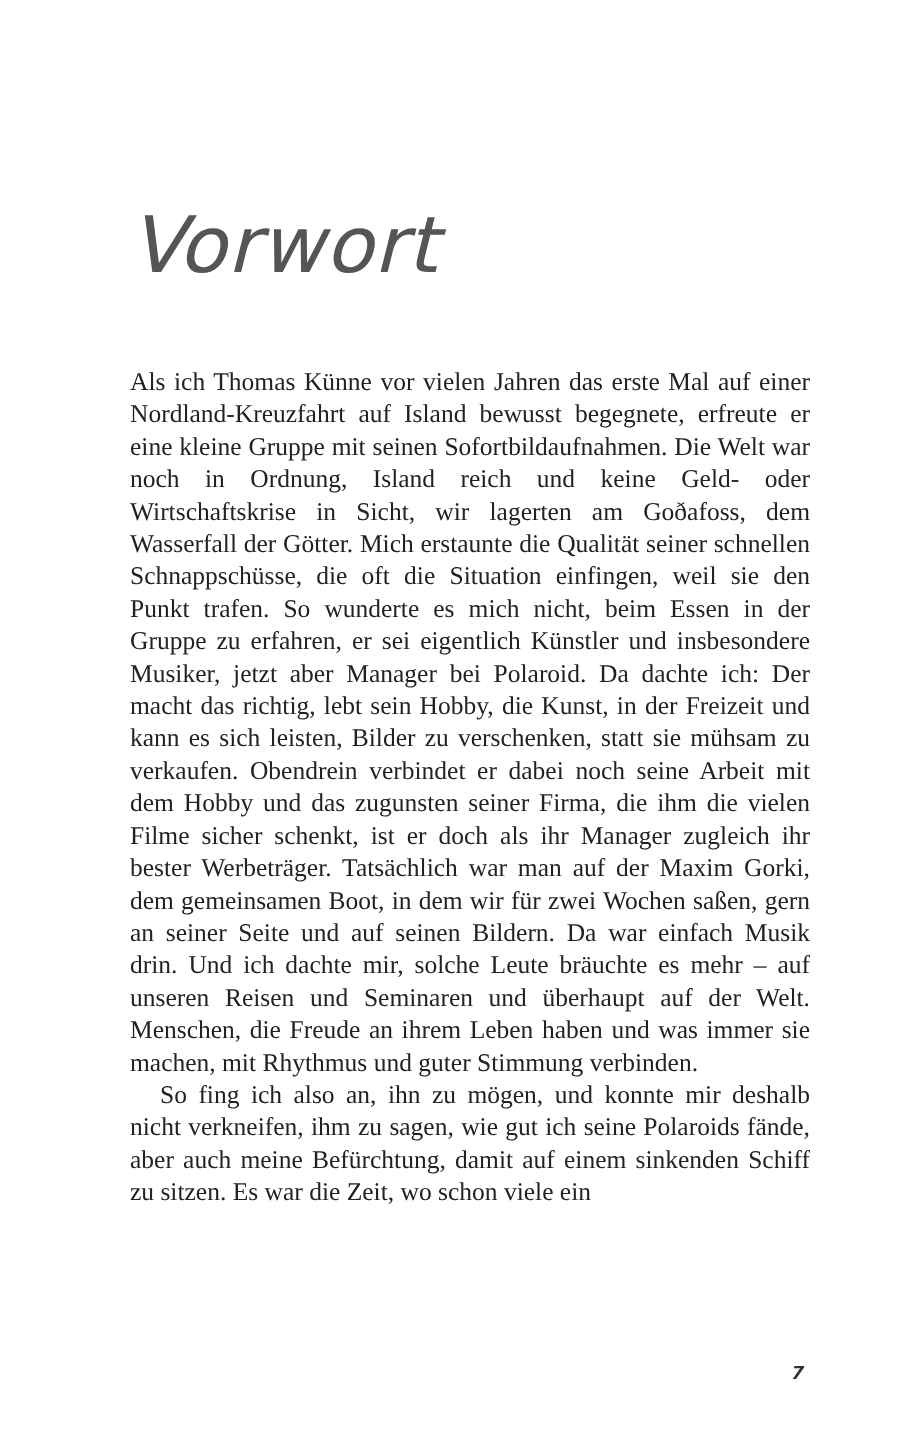Vorwort
Als ich Thomas Künne vor vielen Jahren das erste Mal auf einer Nordland-Kreuzfahrt auf Island bewusst begegnete, erfreute er eine kleine Gruppe mit seinen Sofortbildaufnahmen. Die Welt war noch in Ordnung, Island reich und keine Geld- oder Wirtschaftskrise in Sicht, wir lagerten am Goðafoss, dem Wasserfall der Götter. Mich erstaunte die Qualität seiner schnellen Schnappschüsse, die oft die Situation einfingen, weil sie den Punkt trafen. So wunderte es mich nicht, beim Essen in der Gruppe zu erfahren, er sei eigentlich Künstler und insbesondere Musiker, jetzt aber Manager bei Polaroid. Da dachte ich: Der macht das richtig, lebt sein Hobby, die Kunst, in der Freizeit und kann es sich leisten, Bilder zu verschenken, statt sie mühsam zu verkaufen. Obendrein verbindet er dabei noch seine Arbeit mit dem Hobby und das zugunsten seiner Firma, die ihm die vielen Filme sicher schenkt, ist er doch als ihr Manager zugleich ihr bester Werbeträger. Tatsächlich war man auf der Maxim Gorki, dem gemeinsamen Boot, in dem wir für zwei Wochen saßen, gern an seiner Seite und auf seinen Bildern. Da war einfach Musik drin. Und ich dachte mir, solche Leute bräuchte es mehr – auf unseren Reisen und Seminaren und überhaupt auf der Welt. Menschen, die Freude an ihrem Leben haben und was immer sie machen, mit Rhythmus und guter Stimmung verbinden.
So fing ich also an, ihn zu mögen, und konnte mir deshalb nicht verkneifen, ihm zu sagen, wie gut ich seine Polaroids fände, aber auch meine Befürchtung, damit auf einem sinkenden Schiff zu sitzen. Es war die Zeit, wo schon viele ein
7